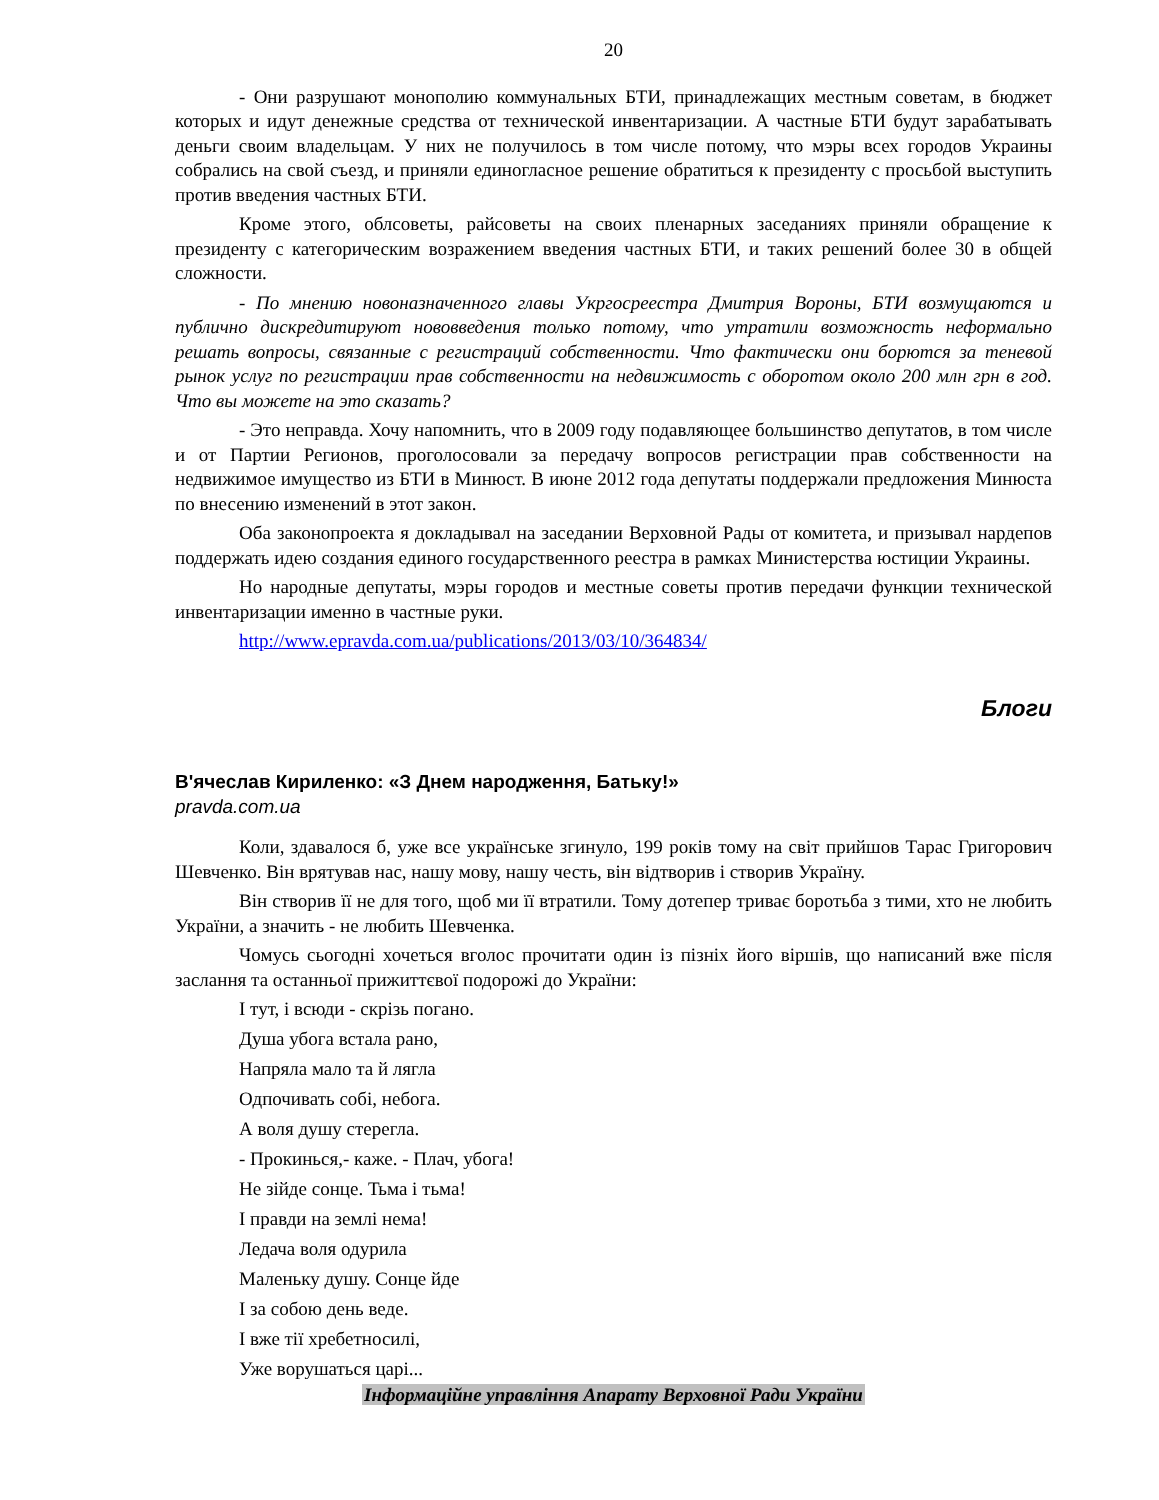20
- Они разрушают монополию коммунальных БТИ, принадлежащих местным советам, в бюджет которых и идут денежные средства от технической инвентаризации. А частные БТИ будут зарабатывать деньги своим владельцам. У них не получилось в том числе потому, что мэры всех городов Украины собрались на свой съезд, и приняли единогласное решение обратиться к президенту с просьбой выступить против введения частных БТИ.
Кроме этого, облсоветы, райсоветы на своих пленарных заседаниях приняли обращение к президенту с категорическим возражением введения частных БТИ, и таких решений более 30 в общей сложности.
- По мнению новоназначенного главы Укргосреестра Дмитрия Вороны, БТИ возмущаются и публично дискредитируют нововведения только потому, что утратили возможность неформально решать вопросы, связанные с регистраций собственности. Что фактически они борются за теневой рынок услуг по регистрации прав собственности на недвижимость с оборотом около 200 млн грн в год. Что вы можете на это сказать?
- Это неправда. Хочу напомнить, что в 2009 году подавляющее большинство депутатов, в том числе и от Партии Регионов, проголосовали за передачу вопросов регистрации прав собственности на недвижимое имущество из БТИ в Минюст. В июне 2012 года депутаты поддержали предложения Минюста по внесению изменений в этот закон.
Оба законопроекта я докладывал на заседании Верховной Рады от комитета, и призывал нардепов поддержать идею создания единого государственного реестра в рамках Министерства юстиции Украины.
Но народные депутаты, мэры городов и местные советы против передачи функции технической инвентаризации именно в частные руки.
http://www.epravda.com.ua/publications/2013/03/10/364834/
Блоги
В'ячеслав Кириленко: «З Днем народження, Батьку!»
pravda.com.ua
Коли, здавалося б, уже все українське згинуло, 199 років тому на світ прийшов Тарас Григорович Шевченко. Він врятував нас, нашу мову, нашу честь, він відтворив і створив Україну.
Він створив її не для того, щоб ми її втратили. Тому дотепер триває боротьба з тими, хто не любить України, а значить - не любить Шевченка.
Чомусь сьогодні хочеться вголос прочитати один із пізніх його віршів, що написаний вже після заслання та останньої прижиттєвої подорожі до України:
І тут, і всюди - скрізь погано.
Душа убога встала рано,
Напряла мало та й лягла
Одпочивать собі, небога.
А воля душу стерегла.
- Прокинься,- каже. - Плач, убога!
Не зійде сонце. Тьма і тьма!
І правди на землі нема!
Ледача воля одурила
Маленьку душу. Сонце йде
І за собою день веде.
І вже тії хребетносилі,
Уже ворушаться царі...
Інформаційне управління Апарату Верховної Ради України